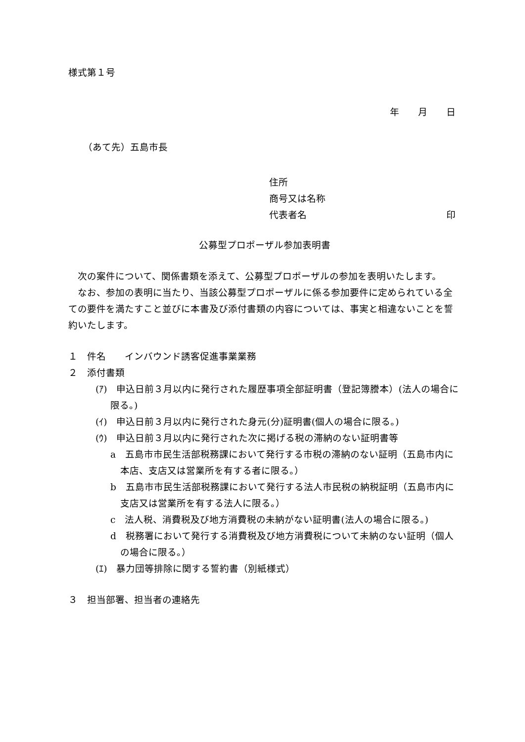様式第１号
年　　月　　日
（あて先）五島市長
住所
商号又は名称
代表者名 印
公募型プロポーザル参加表明書
　次の案件について、関係書類を添えて、公募型プロポーザルの参加を表明いたします。
　なお、参加の表明に当たり、当該公募型プロポーザルに係る参加要件に定められている全ての要件を満たすこと並びに本書及び添付書類の内容については、事実と相違ないことを誓約いたします。
１　件名　　インバウンド誘客促進事業業務
２　添付書類
(ｱ)　申込日前３月以内に発行された履歴事項全部証明書（登記簿謄本）(法人の場合に限る。)
(ｲ)　申込日前３月以内に発行された身元(分)証明書(個人の場合に限る。)
(ｳ)　申込日前３月以内に発行された次に掲げる税の滞納のない証明書等
a　五島市市民生活部税務課において発行する市税の滞納のない証明（五島市内に本店、支店又は営業所を有する者に限る。）
b　五島市市民生活部税務課において発行する法人市民税の納税証明（五島市内に支店又は営業所を有する法人に限る。）
c　法人税、消費税及び地方消費税の未納がない証明書(法人の場合に限る。)
d　税務署において発行する消費税及び地方消費税について未納のない証明（個人の場合に限る。）
(ｴ)　暴力団等排除に関する誓約書（別紙様式）
３　担当部署、担当者の連絡先